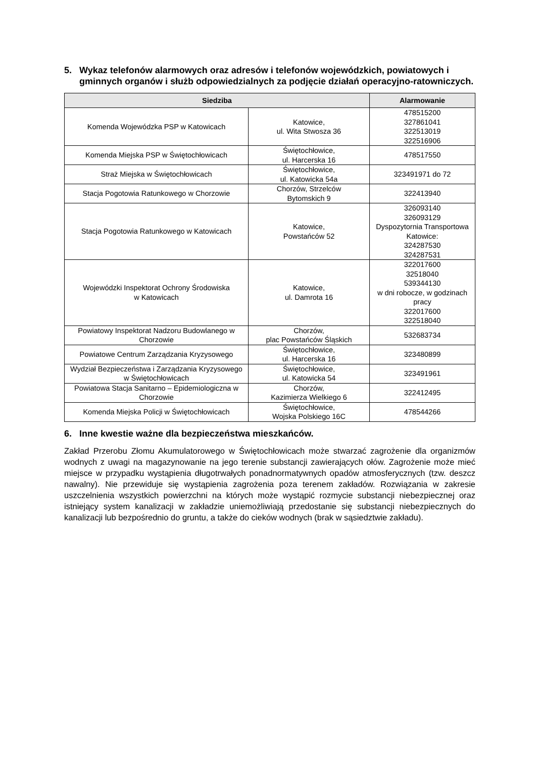5. Wykaz telefonów alarmowych oraz adresów i telefonów wojewódzkich, powiatowych i gminnych organów i służb odpowiedzialnych za podjęcie działań operacyjno-ratowniczych.
| Siedziba | | Alarmowanie |
| --- | --- | --- |
| Komenda Wojewódzka PSP w Katowicach | Katowice, ul. Wita Stwosza 36 | 478515200 327861041 322513019 322516906 |
| Komenda Miejska PSP w Świętochłowicach | Świętochłowice, ul. Harcerska 16 | 478517550 |
| Straż Miejska w Świętochłowicach | Świętochłowice, ul. Katowicka 54a | 323491971 do 72 |
| Stacja Pogotowia Ratunkowego w Chorzowie | Chorzów, Strzelców Bytomskich 9 | 322413940 |
| Stacja Pogotowia Ratunkowego w Katowicach | Katowice, Powstańców 52 | 326093140 326093129 Dyspozytornia Transportowa Katowice: 324287530 324287531 |
| Wojewódzki Inspektorat Ochrony Środowiska w Katowicach | Katowice, ul. Damrota 16 | 322017600 32518040 539344130 w dni robocze, w godzinach pracy 322017600 322518040 |
| Powiatowy Inspektorat Nadzoru Budowlanego w Chorzowie | Chorzów, plac Powstańców Śląskich | 532683734 |
| Powiatowe Centrum Zarządzania Kryzysowego | Świętochłowice, ul. Harcerska 16 | 323480899 |
| Wydział Bezpieczeństwa i Zarządzania Kryzysowego w Świętochłowicach | Świętochłowice, ul. Katowicka 54 | 323491961 |
| Powiatowa Stacja Sanitarno – Epidemiologiczna w Chorzowie | Chorzów, Kazimierza Wielkiego 6 | 322412495 |
| Komenda Miejska Policji w Świętochłowicach | Świętochłowice, Wojska Polskiego 16C | 478544266 |
6. Inne kwestie ważne dla bezpieczeństwa mieszkańców.
Zakład Przerobu Złomu Akumulatorowego w Świętochłowicach może stwarzać zagrożenie dla organizmów wodnych z uwagi na magazynowanie na jego terenie substancji zawierających ołów. Zagrożenie może mieć miejsce w przypadku wystąpienia długotrwałych ponadnormatywnych opadów atmosferycznych (tzw. deszcz nawalny). Nie przewiduje się wystąpienia zagrożenia poza terenem zakładów. Rozwiązania w zakresie uszczelnienia wszystkich powierzchni na których może wystąpić rozmycie substancji niebezpiecznej oraz istniejący system kanalizacji w zakładzie uniemożliwiają przedostanie się substancji niebezpiecznych do kanalizacji lub bezpośrednio do gruntu, a także do cieków wodnych (brak w sąsiedztwie zakładu).